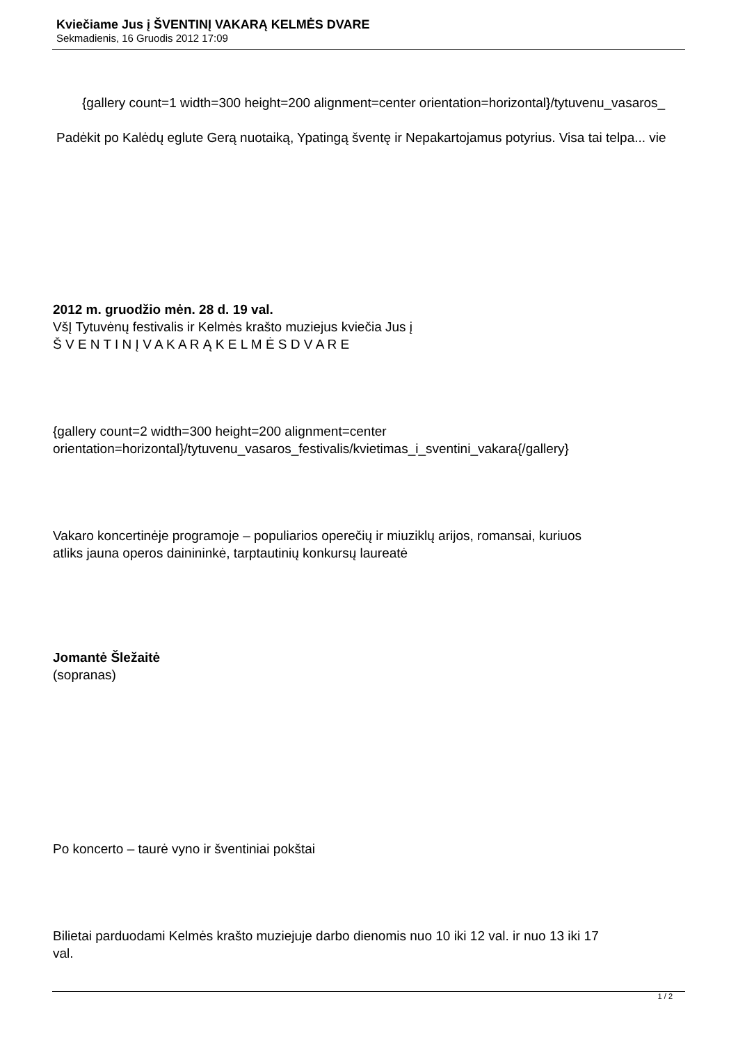Kviečiame Jus į ŠVENTINĮ VAKARĄ KELMĖS DVARE
Sekmadienis, 16 Gruodis 2012 17:09
{gallery count=1 width=300 height=200 alignment=center orientation=horizontal}/tytuvenu_vasaros_
Padėkit po Kalėdų eglute Gerą nuotaiką, Ypatingą šventę ir Nepakartojamus potyrius. Visa tai telpa... vie
2012 m. gruodžio mėn. 28 d. 19 val.
VšĮ Tytuvėnų festivalis ir Kelmės krašto muziejus kviečia Jus į
Š V E N T I N Į V A K A R Ą K E L M Ė S D V A R E
{gallery count=2 width=300 height=200 alignment=center
orientation=horizontal}/tytuvenu_vasaros_festivalis/kvietimas_i_sventini_vakara{/gallery}
Vakaro koncertinėje programoje – populiarios operečių ir miuziklų arijos, romansai, kuriuos
atliks jauna operos dainininkė, tarptautinių konkursų laureatė
Jomantė Šležaitė
(sopranas)
Po koncerto – taurė vyno ir šventiniai pokštai
Bilietai parduodami Kelmės krašto muziejuje darbo dienomis nuo 10 iki 12 val. ir nuo 13 iki 17
val.
1 / 2